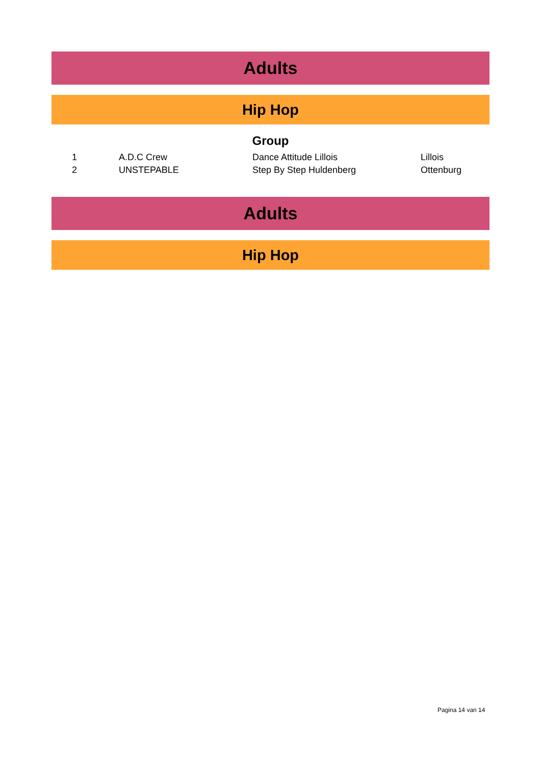Adults
Hip Hop
Group
| 1 | A.D.C Crew | Dance Attitude Lillois | Lillois |
| 2 | UNSTEPABLE | Step By Step Huldenberg | Ottenburg |
Adults
Hip Hop
Pagina 14 van 14